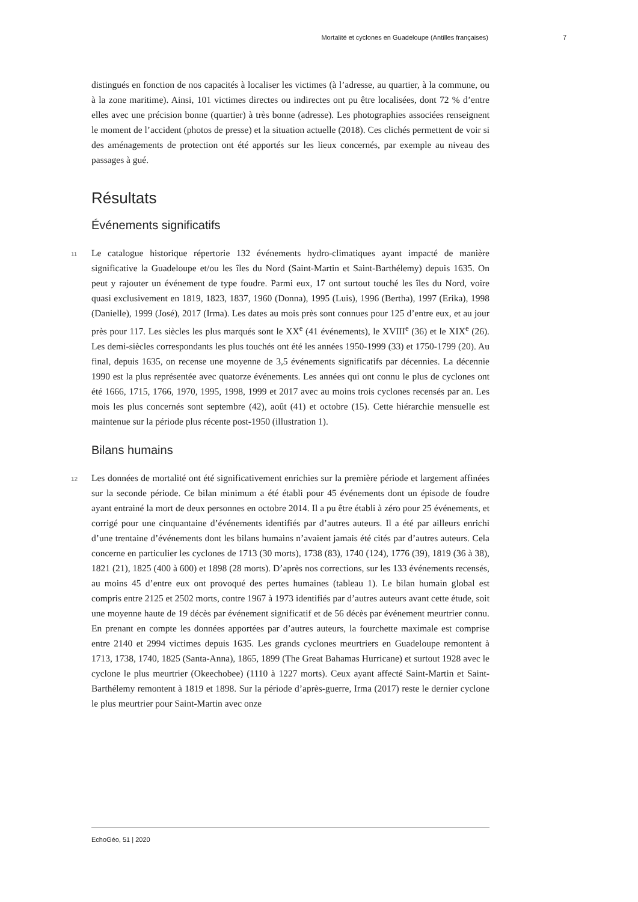Mortalité et cyclones en Guadeloupe (Antilles françaises) 7
distingués en fonction de nos capacités à localiser les victimes (à l’adresse, au quartier, à la commune, ou à la zone maritime). Ainsi, 101 victimes directes ou indirectes ont pu être localisées, dont 72 % d’entre elles avec une précision bonne (quartier) à très bonne (adresse). Les photographies associées renseignent le moment de l’accident (photos de presse) et la situation actuelle (2018). Ces clichés permettent de voir si des aménagements de protection ont été apportés sur les lieux concernés, par exemple au niveau des passages à gué.
Résultats
Événements significatifs
11 Le catalogue historique répertorie 132 événements hydro-climatiques ayant impacté de manière significative la Guadeloupe et/ou les îles du Nord (Saint-Martin et Saint-Barthélemy) depuis 1635. On peut y rajouter un événement de type foudre. Parmi eux, 17 ont surtout touché les îles du Nord, voire quasi exclusivement en 1819, 1823, 1837, 1960 (Donna), 1995 (Luis), 1996 (Bertha), 1997 (Erika), 1998 (Danielle), 1999 (José), 2017 (Irma). Les dates au mois près sont connues pour 125 d’entre eux, et au jour près pour 117. Les siècles les plus marqués sont le XX<sup>e</sup> (41 événements), le XVIII<sup>e</sup> (36) et le XIX<sup>e</sup> (26). Les demi-siècles correspondants les plus touchés ont été les années 1950-1999 (33) et 1750-1799 (20). Au final, depuis 1635, on recense une moyenne de 3,5 événements significatifs par décennies. La décennie 1990 est la plus représentée avec quatorze événements. Les années qui ont connu le plus de cyclones ont été 1666, 1715, 1766, 1970, 1995, 1998, 1999 et 2017 avec au moins trois cyclones recensés par an. Les mois les plus concernés sont septembre (42), août (41) et octobre (15). Cette hiérarchie mensuelle est maintenue sur la période plus récente post-1950 (illustration 1).
Bilans humains
12 Les données de mortalité ont été significativement enrichies sur la première période et largement affinées sur la seconde période. Ce bilan minimum a été établi pour 45 événements dont un épisode de foudre ayant entrainé la mort de deux personnes en octobre 2014. Il a pu être établi à zéro pour 25 événements, et corrigé pour une cinquantaine d’événements identifiés par d’autres auteurs. Il a été par ailleurs enrichi d’une trentaine d’événements dont les bilans humains n’avaient jamais été cités par d’autres auteurs. Cela concerne en particulier les cyclones de 1713 (30 morts), 1738 (83), 1740 (124), 1776 (39), 1819 (36 à 38), 1821 (21), 1825 (400 à 600) et 1898 (28 morts). D’après nos corrections, sur les 133 événements recensés, au moins 45 d’entre eux ont provoqué des pertes humaines (tableau 1). Le bilan humain global est compris entre 2125 et 2502 morts, contre 1967 à 1973 identifiés par d’autres auteurs avant cette étude, soit une moyenne haute de 19 décès par événement significatif et de 56 décès par événement meurtrier connu. En prenant en compte les données apportées par d’autres auteurs, la fourchette maximale est comprise entre 2140 et 2994 victimes depuis 1635. Les grands cyclones meurtriers en Guadeloupe remontent à 1713, 1738, 1740, 1825 (Santa-Anna), 1865, 1899 (The Great Bahamas Hurricane) et surtout 1928 avec le cyclone le plus meurtrier (Okeechobee) (1110 à 1227 morts). Ceux ayant affecté Saint-Martin et Saint-Barthélemy remontent à 1819 et 1898. Sur la période d’après-guerre, Irma (2017) reste le dernier cyclone le plus meurtrier pour Saint-Martin avec onze
EchoGéo, 51 | 2020